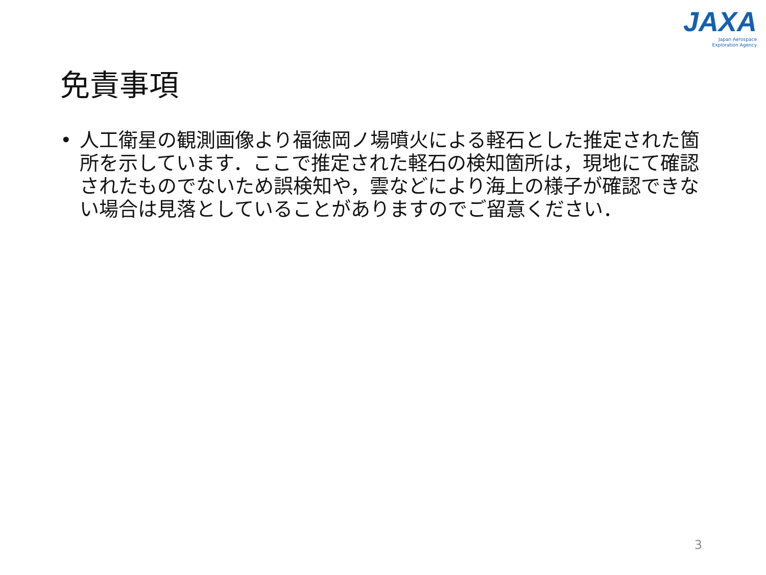JAXA
Japan Aerospace
Exploration Agency
免責事項
• 人工衛星の観測画像より福徳岡ノ場噴火による軽石とした推定された箇所を示しています．ここで推定された軽石の検知箇所は，現地にて確認されたものでないため誤検知や，雲などにより海上の様子が確認できない場合は見落としていることがありますのでご留意ください．
3